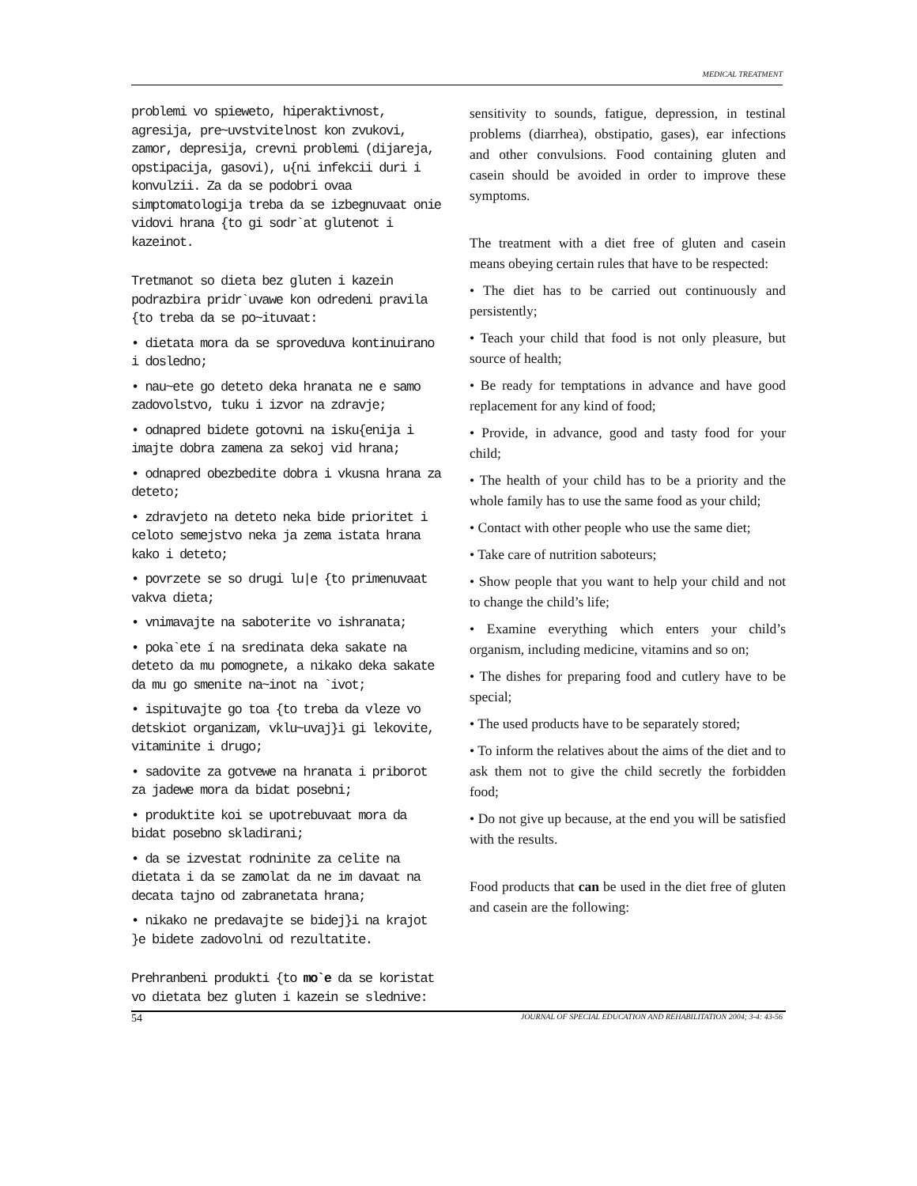MEDICAL TREATMENT
problemi vo spieweto, hiperaktivnost, agresija, pre~uvstvitelnost kon zvukovi, zamor, depresija, crevni problemi (dijareja, opstipacija, gasovi), u{ni infekcii duri i konvulzii. Za da se podobri ovaa simptomatologija treba da se izbegnuvaat onie vidovi hrana {to gi sodr`at glutenot i kazeinot.
Tretmanot so dieta bez gluten i kazein podrazbira pridr`uvawe kon odredeni pravila {to treba da se po~ituvaat:
• dietata mora da se sproveduva kontinuirano i dosledno;
• nau~ete go deteto deka hranata ne e samo zadovolstvo, tuku i izvor na zdravje;
• odnapred bidete gotovni na isku{enija i imajte dobra zamena za sekoj vid hrana;
• odnapred obezbedite dobra i vkusna hrana za deteto;
• zdravjeto na deteto neka bide prioritet i celoto semejstvo neka ja zema istata hrana kako i deteto;
• povrzete se so drugi lu|e {to primenuvaat vakva dieta;
• vnimavajte na saboterite vo ishranata;
• poka`ete í na sredinata deka sakate na deteto da mu pomognete, a nikako deka sakate da mu go smenite na~inot na `ivot;
• ispituvajte go toa {to treba da vleze vo detskiot organizam, vklu~uvaj}i gi lekovite, vitaminite i drugo;
• sadovite za gotvewe na hranata i priborot za jadewe mora da bidat posebni;
• produktite koi se upotrebuvaat mora da bidat posebno skladirani;
• da se izvestat rodninite za celite na dietata i da se zamolat da ne im davaat na decata tajno od zabranetata hrana;
• nikako ne predavajte se bidej}i na krajot }e bidete zadovolni od rezultatite.
Prehranbeni produkti {to mo`e da se koristat vo dietata bez gluten i kazein se slednive:
sensitivity to sounds, fatigue, depression, in testinal problems (diarrhea), obstipatio, gases), ear infections and other convulsions. Food containing gluten and casein should be avoided in order to improve these symptoms.
The treatment with a diet free of gluten and casein means obeying certain rules that have to be respected:
• The diet has to be carried out continuously and persistently;
• Teach your child that food is not only pleasure, but source of health;
• Be ready for temptations in advance and have good replacement for any kind of food;
• Provide, in advance, good and tasty food for your child;
• The health of your child has to be a priority and the whole family has to use the same food as your child;
• Contact with other people who use the same diet;
• Take care of nutrition saboteurs;
• Show people that you want to help your child and not to change the child’s life;
• Examine everything which enters your child’s organism, including medicine, vitamins and so on;
• The dishes for preparing food and cutlery have to be special;
• The used products have to be separately stored;
• To inform the relatives about the aims of the diet and to ask them not to give the child secretly the forbidden food;
• Do not give up because, at the end you will be satisfied with the results.
Food products that can be used in the diet free of gluten and casein are the following:
54 JOURNAL OF SPECIAL EDUCATION AND REHABILITATION 2004; 3-4: 43-56